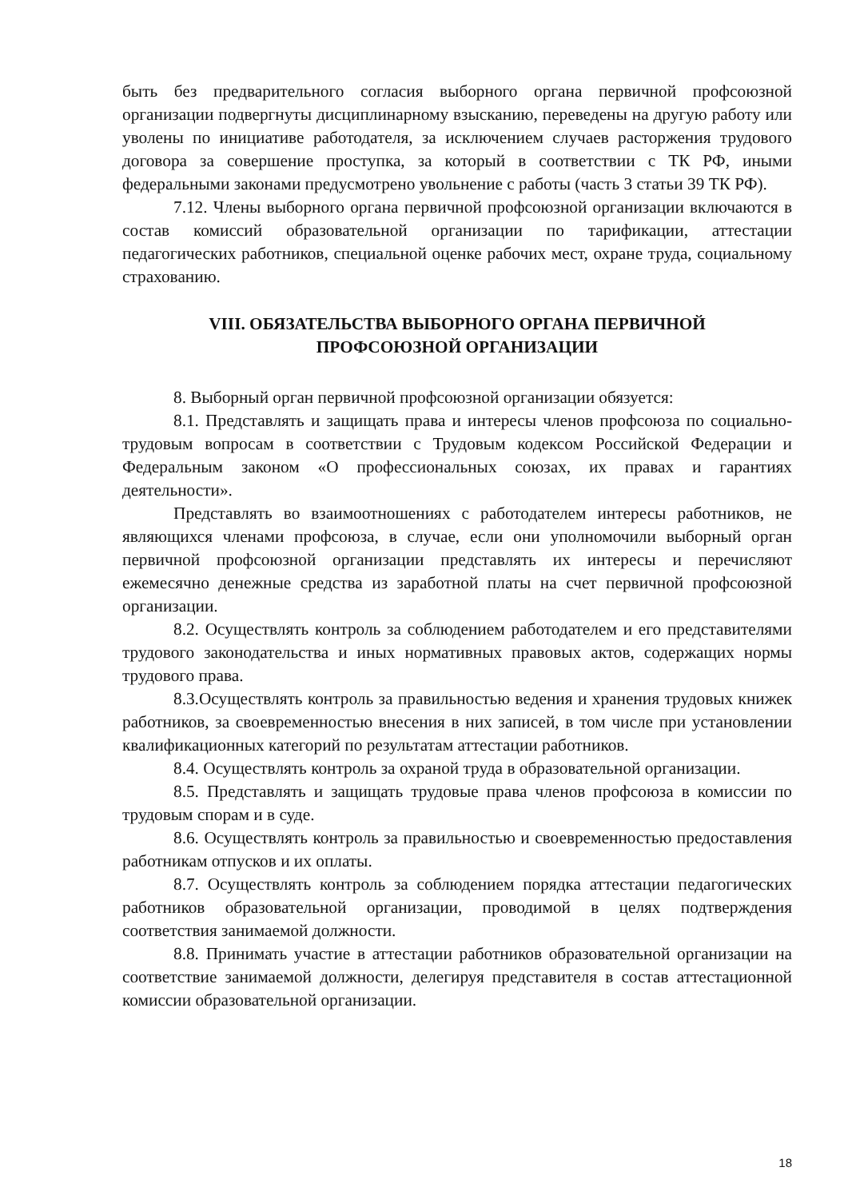быть без предварительного согласия выборного органа первичной профсоюзной организации подвергнуты дисциплинарному взысканию, переведены на другую работу или уволены по инициативе работодателя, за исключением случаев расторжения трудового договора за совершение проступка, за который в соответствии с ТК РФ, иными федеральными законами предусмотрено увольнение с работы (часть 3 статьи 39 ТК РФ).
7.12. Члены выборного органа первичной профсоюзной организации включаются в состав комиссий образовательной организации по тарификации, аттестации педагогических работников, специальной оценке рабочих мест, охране труда, социальному страхованию.
VIII. ОБЯЗАТЕЛЬСТВА ВЫБОРНОГО ОРГАНА ПЕРВИЧНОЙ
ПРОФСОЮЗНОЙ ОРГАНИЗАЦИИ
8. Выборный орган первичной профсоюзной организации обязуется:
8.1. Представлять и защищать права и интересы членов профсоюза по социально-трудовым вопросам в соответствии с Трудовым кодексом Российской Федерации и Федеральным законом «О профессиональных союзах, их правах и гарантиях деятельности».
Представлять во взаимоотношениях с работодателем интересы работников, не являющихся членами профсоюза, в случае, если они уполномочили выборный орган первичной профсоюзной организации представлять их интересы и перечисляют ежемесячно денежные средства из заработной платы на счет первичной профсоюзной организации.
8.2. Осуществлять контроль за соблюдением работодателем и его представителями трудового законодательства и иных нормативных правовых актов, содержащих нормы трудового права.
8.3.Осуществлять контроль за правильностью ведения и хранения трудовых книжек работников, за своевременностью внесения в них записей, в том числе при установлении квалификационных категорий по результатам аттестации работников.
8.4. Осуществлять контроль за охраной труда в образовательной организации.
8.5. Представлять и защищать трудовые права членов профсоюза в комиссии по трудовым спорам и в суде.
8.6. Осуществлять контроль за правильностью и своевременностью предоставления работникам отпусков и их оплаты.
8.7. Осуществлять контроль за соблюдением порядка аттестации педагогических работников образовательной организации, проводимой в целях подтверждения соответствия занимаемой должности.
8.8. Принимать участие в аттестации работников образовательной организации на соответствие занимаемой должности, делегируя представителя в состав аттестационной комиссии образовательной организации.
18